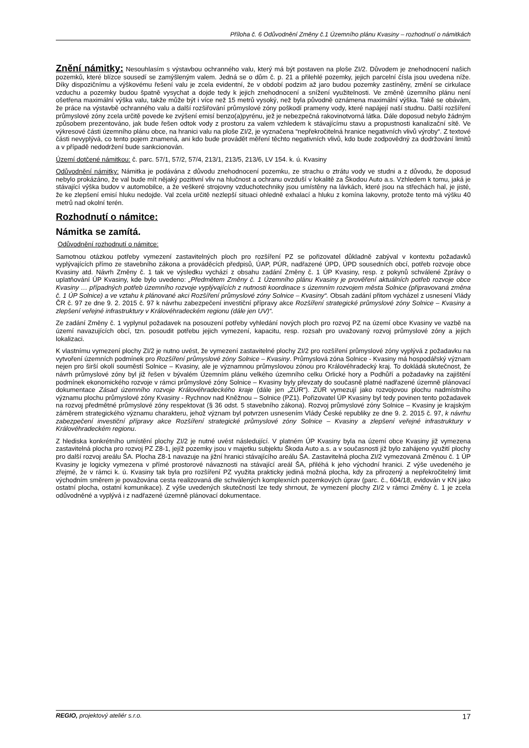Příloha č. 6 Odůvodnění Změny č.1 Územního plánu Kvasiny – rozhodnutí o námitkách
Znění námitky: Nesouhlasím s výstavbou ochranného valu, který má být postaven na ploše ZI/2. Důvodem je znehodnocení našich pozemků, které blízce sousedí se zamýšleným valem. Jedná se o dům č. p. 21 a přilehlé pozemky, jejich parcelní čísla jsou uvedena níže. Díky dispozičnímu a výškovému řešení valu je zcela evidentní, že v období podzim až jaro budou pozemky zastíněny, změní se cirkulace vzduchu a pozemky budou špatně vysychat a dojde tedy k jejich znehodnocení a snížení využitelnosti. Ve změně územního plánu není ošetřena maximální výška valu, takže může být i více než 15 metrů vysoký, než byla původně oznámena maximální výška. Také se obávám, že práce na výstavbě ochranného valu a další rozšiřování průmyslové zóny poškodí prameny vody, které napájejí naší studnu. Další rozšíření průmyslové zóny zcela určitě povede ke zvýšení emisí benzo(a)pyrénu, jež je nebezpečná rakovinotvorná látka. Dále doposud nebylo žádným způsobem prezentováno, jak bude řešen odtok vody z prostoru za valem vzhledem k stávajícímu stavu a propustnosti kanalizační sítě. Ve výkresové části územního plánu obce, na hranici valu na ploše ZI/2, je vyznačena “nepřekročitelná hranice negativních vlivů výroby“. Z textové části nevyplývá, co tento pojem znamená, ani kdo bude provádět měření těchto negativních vlivů, kdo bude zodpovědný za dodržování limitů a v případě nedodržení bude sankcionován.
Území dotčené námitkou: č. parc. 57/1, 57/2, 57/4, 213/1, 213/5, 213/6, LV 154. k. ú. Kvasiny
Odůvodnění námitky: Námitka je podávána z důvodu znehodnocení pozemku, ze strachu o ztrátu vody ve studni a z důvodu, že doposud nebylo prokázáno, že val bude mít nějaký pozitivní vliv na hlučnost a ochranu ovzduší v lokalitě za Škodou Auto a.s. Vzhledem k tomu, jaká je stávající výška budov v automobilce, a že veškeré strojovny vzduchotechniky jsou umístěny na lávkách, které jsou na střechách hal, je jisté, že ke zlepšení emisí hluku nedojde. Val zcela určitě nezlepší situaci ohledně exhalací a hluku z komína lakovny, protože tento má výšku 40 metrů nad okolní terén.
Rozhodnutí o námitce:
Námitka se zamítá.
Odůvodnění rozhodnutí o námitce:
Samotnou otázkou potřeby vymezení zastavitelných ploch pro rozšíření PZ se pořizovatel důkladně zabýval v kontextu požadavků vyplývajících přímo ze stavebního zákona a prováděcích předpisů, ÚAP, PÚR, nadřazené ÚPD, ÚPD sousedních obcí, potřeb rozvoje obce Kvasiny atd. Návrh Změny č. 1 tak ve výsledku vychází z obsahu zadání Změny č. 1 ÚP Kvasiny, resp. z pokynů schválené Zprávy o uplatňování ÚP Kvasiny, kde bylo uvedeno: „Předmětem Změny č. 1 Územního plánu Kvasiny je prověření aktuálních potřeb rozvoje obce Kvasiny … případných potřeb územního rozvoje vyplývajících z nutnosti koordinace s územním rozvojem města Solnice (připravovaná změna č. 1 ÚP Solnice) a ve vztahu k plánované akci Rozšíření průmyslové zóny Solnice – Kvasiny“. Obsah zadání přitom vycházel z usnesení Vlády ČR č. 97 ze dne 9. 2. 2015 č. 97 k návrhu zabezpečení investiční přípravy akce Rozšíření strategické průmyslové zóny Solnice – Kvasiny a zlepšení veřejné infrastruktury v Královéhradeckém regionu (dále jen UV)“.
Ze zadání Změny č. 1 vyplynul požadavek na posouzení potřeby vyhledání nových ploch pro rozvoj PZ na území obce Kvasiny ve vazbě na území navazujících obcí, tzn. posoudit potřebu jejich vymezení, kapacitu, resp. rozsah pro uvažovaný rozvoj průmyslové zóny a jejich lokalizaci.
K vlastnímu vymezení plochy ZI/2 je nutno uvést, že vymezení zastavitelné plochy ZI/2 pro rozšíření průmyslové zóny vyplývá z požadavku na vytvoření územních podmínek pro Rozšíření průmyslové zóny Solnice – Kvasiny. Průmyslová zóna Solnice - Kvasiny má hospodářský význam nejen pro širší okolí souměstí Solnice – Kvasiny, ale je významnou průmyslovou zónou pro Královéhradecký kraj. To dokládá skutečnost, že návrh průmyslové zóny byl již řešen v bývalém Územním plánu velkého územního celku Orlické hory a Podhůří a požadavky na zajištění podmínek ekonomického rozvoje v rámci průmyslové zóny Solnice – Kvasiny byly převzaty do současně platné nadřazené územně plánovací dokumentace Zásad územního rozvoje Královéhradeckého kraje (dále jen „ZÚR“). ZÚR vymezují jako rozvojovou plochu nadmístního významu plochu průmyslové zóny Kvasiny - Rychnov nad Kněžnou – Solnice (PZ1). Pořizovatel ÚP Kvasiny byl tedy povinen tento požadavek na rozvoj předmětné průmyslové zóny respektovat (§ 36 odst. 5 stavebního zákona). Rozvoj průmyslové zóny Solnice – Kvasiny je krajským záměrem strategického významu charakteru, jehož význam byl potvrzen usnesením Vlády České republiky ze dne 9. 2. 2015 č. 97, k návrhu zabezpečení investiční přípravy akce Rozšíření strategické průmyslové zóny Solnice – Kvasiny a zlepšení veřejné infrastruktury v Královéhradeckém regionu.
Z hlediska konkrétního umístění plochy ZI/2 je nutné uvést následující. V platném ÚP Kvasiny byla na území obce Kvasiny již vymezena zastavitelná plocha pro rozvoj PZ Z8-1, jejíž pozemky jsou v majetku subjektu Škoda Auto a.s. a v současnosti již bylo zahájeno využití plochy pro další rozvoj areálu ŠA. Plocha Z8-1 navazuje na jižní hranici stávajícího areálu ŠA. Zastavitelná plocha ZI/2 vymezovaná Změnou č. 1 ÚP Kvasiny je logicky vymezena v přímé prostorové návaznosti na stávající areál ŠA, přiléhá k jeho východní hranici. Z výše uvedeného je zřejmé, že v rámci k. ú. Kvasiny tak byla pro rozšíření PZ využita prakticky jediná možná plocha, kdy za přirozený a nepřekročitelný limit východním směrem je považována cesta realizovaná dle schválených komplexních pozemkových úprav (parc. č., 604/18, evidován v KN jako ostatní plocha, ostatní komunikace). Z výše uvedených skutečností lze tedy shrnout, že vymezení plochy ZI/2 v rámci Změny č. 1 je zcela odůvodněné a vyplývá i z nadřazené územně plánovací dokumentace.
REGIO, projektový ateliér s.r.o. 17